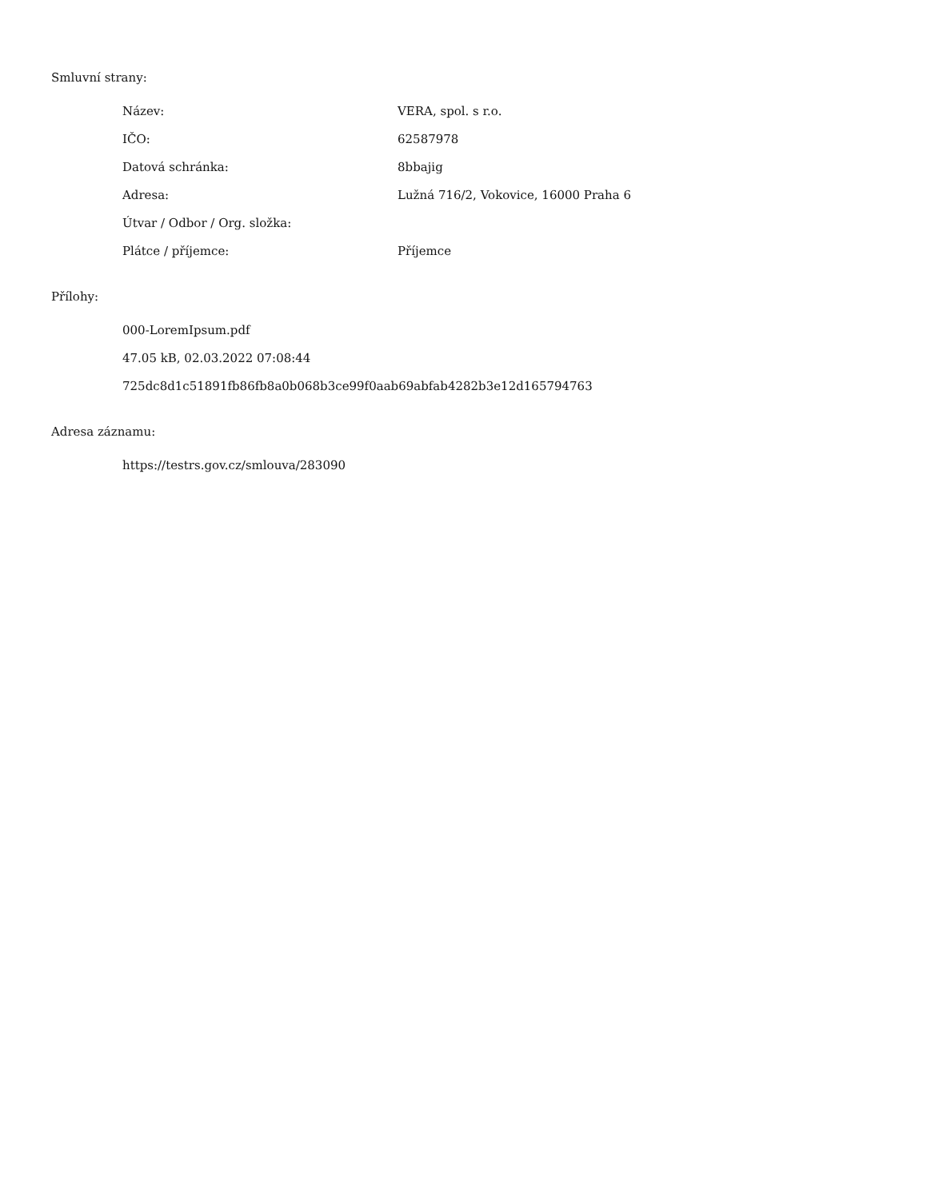Smluvní strany:
| Název: | VERA, spol. s r.o. |
| IČO: | 62587978 |
| Datová schránka: | 8bbajig |
| Adresa: | Lužná 716/2, Vokovice, 16000 Praha 6 |
| Útvar / Odbor / Org. složka: | |
| Plátce / příjemce: | Příjemce |
Přílohy:
000-LoremIpsum.pdf
47.05 kB, 02.03.2022 07:08:44
725dc8d1c51891fb86fb8a0b068b3ce99f0aab69abfab4282b3e12d165794763
Adresa záznamu:
https://testrs.gov.cz/smlouva/283090